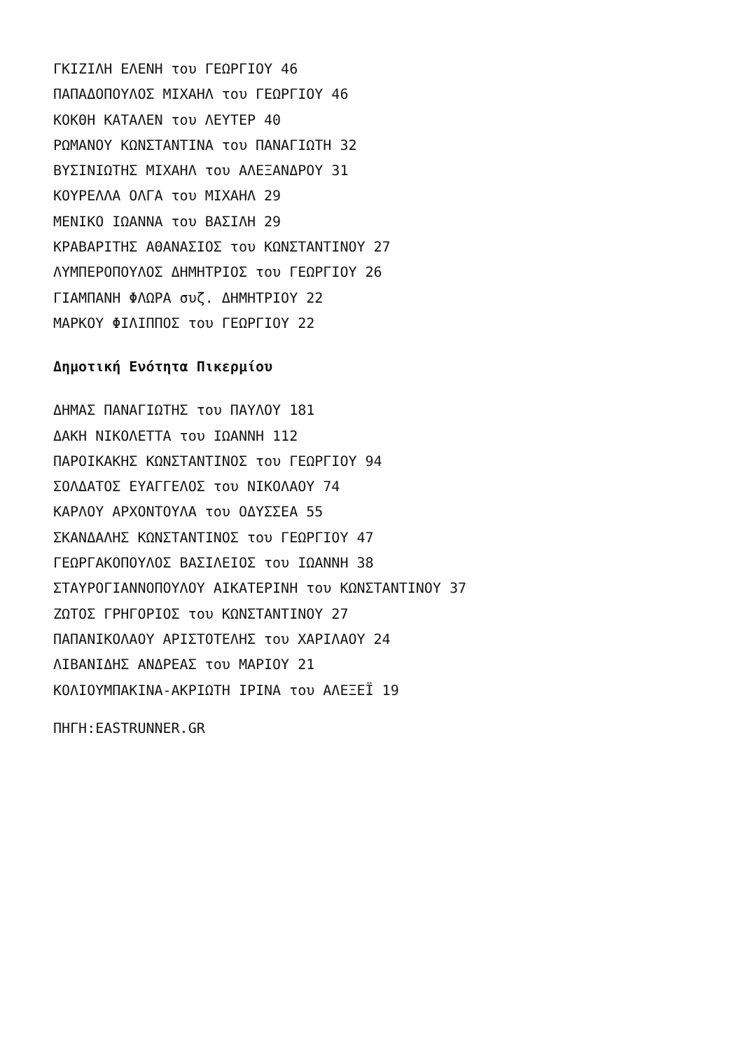ΓΚΙΖΙΛΗ ΕΛΕΝΗ του ΓΕΩΡΓΙΟΥ 46
ΠΑΠΑΔΟΠΟΥΛΟΣ ΜΙΧΑΗΛ του ΓΕΩΡΓΙΟΥ 46
ΚΟΚΘΗ ΚΑΤΑΛΕΝ του ΛΕΥΤΕΡ 40
ΡΩΜΑΝΟΥ ΚΩΝΣΤΑΝΤΙΝΑ του ΠΑΝΑΓΙΩΤΗ 32
ΒΥΣΙΝΙΩΤΗΣ ΜΙΧΑΗΛ του ΑΛΕΞΑΝΔΡΟΥ 31
ΚΟΥΡΕΛΛΑ ΟΛΓΑ του ΜΙΧΑΗΛ 29
ΜΕΝΙΚΟ ΙΩΑΝΝΑ του ΒΑΣΙΛΗ 29
ΚΡΑΒΑΡΙΤΗΣ ΑΘΑΝΑΣΙΟΣ του ΚΩΝΣΤΑΝΤΙΝΟΥ 27
ΛΥΜΠΕΡΟΠΟΥΛΟΣ ΔΗΜΗΤΡΙΟΣ του ΓΕΩΡΓΙΟΥ 26
ΓΙΑΜΠΑΝΗ ΦΛΩΡΑ συζ. ΔΗΜΗΤΡΙΟΥ 22
ΜΑΡΚΟΥ ΦΙΛΙΠΠΟΣ του ΓΕΩΡΓΙΟΥ 22
Δημοτική Ενότητα Πικερμίου
ΔΗΜΑΣ ΠΑΝΑΓΙΩΤΗΣ του ΠΑΥΛΟΥ 181
ΔΑΚΗ ΝΙΚΟΛΕΤΤΑ του ΙΩΑΝΝΗ 112
ΠΑΡΟΙΚΑΚΗΣ ΚΩΝΣΤΑΝΤΙΝΟΣ του ΓΕΩΡΓΙΟΥ 94
ΣΟΛΔΑΤΟΣ ΕΥΑΓΓΕΛΟΣ του ΝΙΚΟΛΑΟΥ 74
ΚΑΡΛΟΥ ΑΡΧΟΝΤΟΥΛΑ του ΟΔΥΣΣΕΑ 55
ΣΚΑΝΔΑΛΗΣ ΚΩΝΣΤΑΝΤΙΝΟΣ του ΓΕΩΡΓΙΟΥ 47
ΓΕΩΡΓΑΚΟΠΟΥΛΟΣ ΒΑΣΙΛΕΙΟΣ του ΙΩΑΝΝΗ 38
ΣΤΑΥΡΟΓΙΑΝΝΟΠΟΥΛΟΥ ΑΙΚΑΤΕΡΙΝΗ του ΚΩΝΣΤΑΝΤΙΝΟΥ 37
ΖΩΤΟΣ ΓΡΗΓΟΡΙΟΣ του ΚΩΝΣΤΑΝΤΙΝΟΥ 27
ΠΑΠΑΝΙΚΟΛΑΟΥ ΑΡΙΣΤΟΤΕΛΗΣ του ΧΑΡΙΛΑΟΥ 24
ΛΙΒΑΝΙΔΗΣ ΑΝΔΡΕΑΣ του ΜΑΡΙΟΥ 21
ΚΟΛΙΟΥΜΠΑΚΙΝΑ-ΑΚΡΙΩΤΗ ΙΡΙΝΑ του ΑΛΕΞΕΪ 19
ΠΗΓΗ:EASTRUNNER.GR